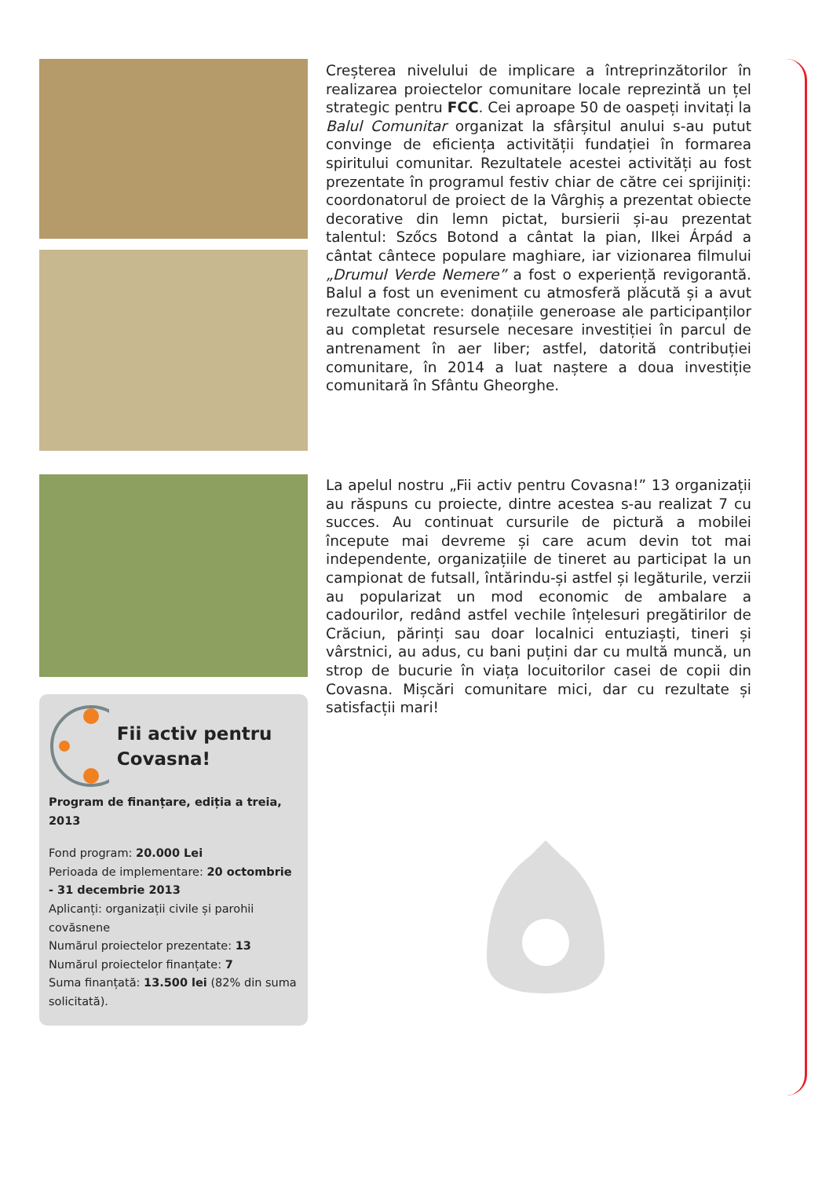Fii activ pentru Covasna!
Program de finanțare, ediția a treia, 2013
Fond program: 20.000 Lei
Perioada de implementare: 20 octombrie - 31 decembrie 2013
Aplicanți: organizații civile și parohii covăsnene
Numărul proiectelor prezentate: 13
Numărul proiectelor finanțate: 7
Suma finanțată: 13.500 lei (82% din suma solicitată).
Creșterea nivelului de implicare a întreprinzătorilor în realizarea proiectelor comunitare locale reprezintă un țel strategic pentru FCC. Cei aproape 50 de oaspeți invitați la Balul Comunitar organizat la sfârșitul anului s-au putut convinge de eficiența activității fundației în formarea spiritului comunitar. Rezultatele acestei activități au fost prezentate în programul festiv chiar de către cei sprijiniți: coordonatorul de proiect de la Vârghiș a prezentat obiecte decorative din lemn pictat, bursierii și-au prezentat talentul: Szőcs Botond a cântat la pian, Ilkei Árpád a cântat cântece populare maghiare, iar vizionarea filmului „Drumul Verde Nemere” a fost o experiență revigorantă. Balul a fost un eveniment cu atmosferă plăcută și a avut rezultate concrete: donațiile generoase ale participanților au completat resursele necesare investiției în parcul de antrenament în aer liber; astfel, datorită contribuției comunitare, în 2014 a luat naștere a doua investiție comunitară în Sfântu Gheorghe.
La apelul nostru „Fii activ pentru Covasna!” 13 organizații au răspuns cu proiecte, dintre acestea s-au realizat 7 cu succes. Au continuat cursurile de pictură a mobilei începute mai devreme și care acum devin tot mai independente, organizațiile de tineret au participat la un campionat de futsall, întărindu-și astfel și legăturile, verzii au popularizat un mod economic de ambalare a cadourilor, redând astfel vechile înțelesuri pregătirilor de Crăciun, părinți sau doar localnici entuziaști, tineri și vârstnici, au adus, cu bani puțini dar cu multă muncă, un strop de bucurie în viața locuitorilor casei de copii din Covasna. Mișcări comunitare mici, dar cu rezultate și satisfacții mari!